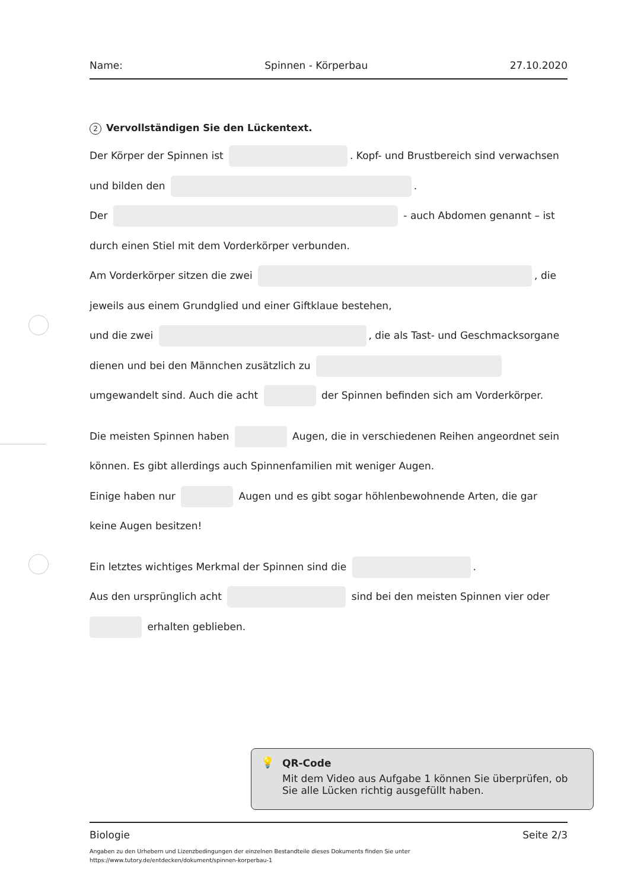Name: Spinnen - Körperbau 27.10.2020
2 Vervollständigen Sie den Lückentext.
Der Körper der Spinnen ist . Kopf- und Brustbereich sind verwachsen
und bilden den .
Der - auch Abdomen genannt – ist
durch einen Stiel mit dem Vorderkörper verbunden.
Am Vorderkörper sitzen die zwei , die
jeweils aus einem Grundglied und einer Giftklaue bestehen,
und die zwei , die als Tast- und Geschmacksorgane
dienen und bei den Männchen zusätzlich zu
umgewandelt sind. Auch die acht der Spinnen befinden sich am Vorderkörper.
Die meisten Spinnen haben Augen, die in verschiedenen Reihen angeordnet sein
können. Es gibt allerdings auch Spinnenfamilien mit weniger Augen.
Einige haben nur Augen und es gibt sogar höhlenbewohnende Arten, die gar
keine Augen besitzen!
Ein letztes wichtiges Merkmal der Spinnen sind die .
Aus den ursprünglich acht sind bei den meisten Spinnen vier oder
erhalten geblieben.
💡 QR-Code
Mit dem Video aus Aufgabe 1 können Sie überprüfen, ob Sie alle Lücken richtig ausgefüllt haben.
Biologie Seite 2/3
Angaben zu den Urhebern und Lizenzbedingungen der einzelnen Bestandteile dieses Dokuments finden Sie unter
https://www.tutory.de/entdecken/dokument/spinnen-korperbau-1